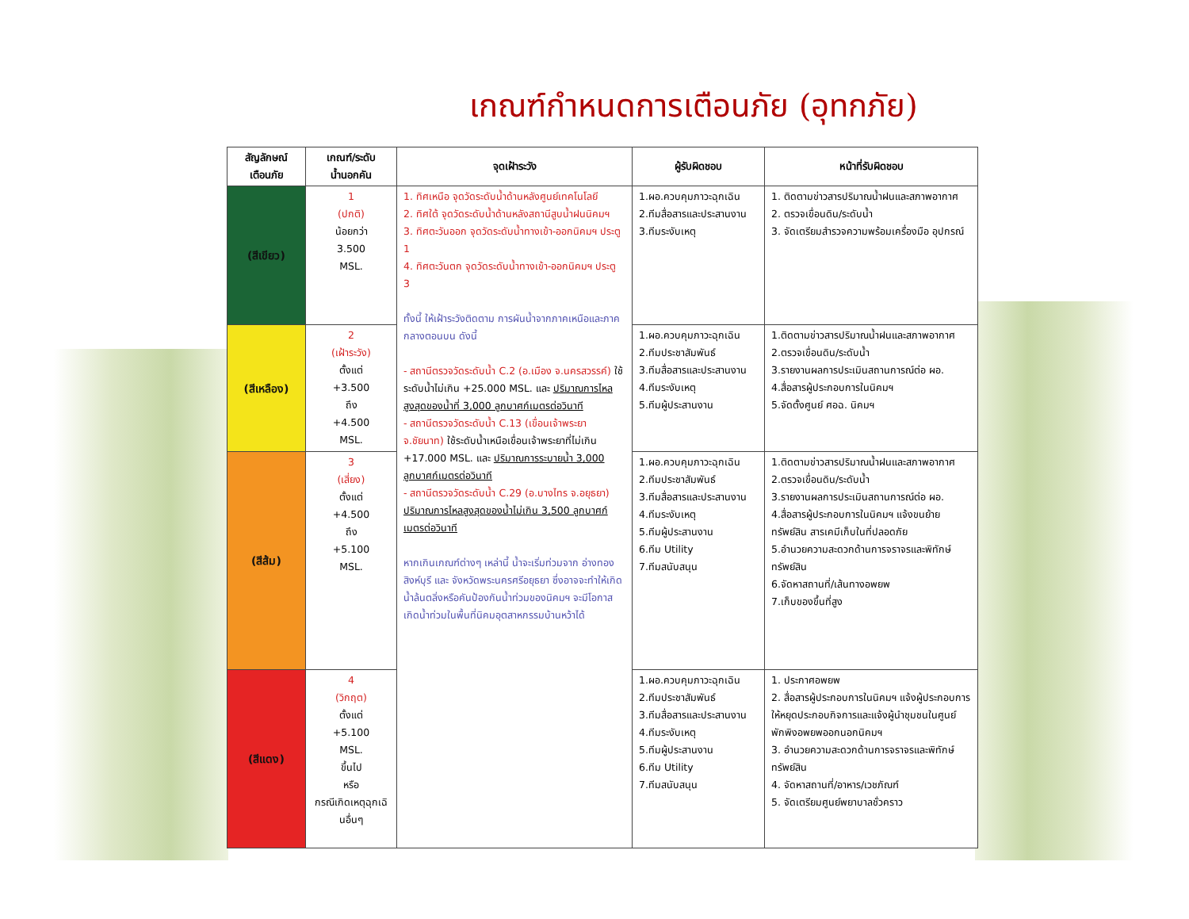เกณฑ์กำหนดการเตือนภัย (อุทกภัย)
| สัญลักษณ์ เตือนภัย | เกณฑ์/ระดับ น้ำนอกคัน | จุดเฝ้าระวัง | ผู้รับผิดชอบ | หน้าที่รับผิดชอบ |
| --- | --- | --- | --- | --- |
| (สีเขียว) | 1 (ปกติ) น้อยกว่า 3.500 MSL. | 1. ทิศเหนือ จุดวัดระดับน้ำด้านหลังศูนย์เทคโนโลยี 2. ทิศใต้ จุดวัดระดับน้ำด้านหลังสถานีสูบน้ำฝนนิคมฯ 3. ทิศตะวันออก จุดวัดระดับน้ำทางเข้า-ออกนิคมฯ ประตู 1 4. ทิศตะวันตก จุดวัดระดับน้ำทางเข้า-ออกนิคมฯ ประตู 3 ทั้งนี้ ให้เฝ้าระวังติดตาม การผันน้ำจากภาคเหนือและภาคกลางตอนบน ดังนี้ - สถานีตรวจวัดระดับน้ำ C.2 (อ.เมือง จ.นครสวรรค์) ใช้ระดับน้ำไม่เกิน +25.000 MSL. และ ปริมาณการไหลสูงสุดของน้ำที่ 3,000 ลูกบาศก์เมตรต่อวินาที - สถานีตรวจวัดระดับน้ำ C.13 (เขื่อนเจ้าพระยา จ.ชัยนาท) ใช้ระดับน้ำเหนือเขื่อนเจ้าพระยาที่ไม่เกิน +17.000 MSL. และ ปริมาณการระบายน้ำ 3,000 ลูกบาศก์เมตรต่อวินาที - สถานีตรวจวัดระดับน้ำ C.29 (อ.บางไทร จ.อยุธยา) ปริมาณการไหลสูงสุดของน้ำไม่เกิน 3,500 ลูกบาศก์เมตรต่อวินาที หากเกินเกณฑ์ต่างๆ เหล่านี้ น้ำจะเริ่มท่วมจาก อ่างทอง สิงห์บุรี และ จังหวัดพระนครศรีอยุธยา ซึ่งอาจจะทำให้เกิดน้ำล้นตลิ่งหรือคันป้องกันน้ำท่วมของนิคมฯ จะมีโอกาสเกิดน้ำท่วมในพื้นที่นิคมอุตสาหกรรมบ้านหว้าได้ | 1.ผอ.ควบคุมภาวะฉุกเฉิน 2.ทีมสื่อสารและประสานงาน 3.ทีมระงับเหตุ | 1. ติดตามข่าวสารปริมาณน้ำฝนและสภาพอากาศ 2. ตรวจเขื่อนดิน/ระดับน้ำ 3. จัดเตรียมสำรวจความพร้อมเครื่องมือ อุปกรณ์ |
| (สีเหลือง) | 2 (เฝ้าระวัง) ตั้งแต่ +3.500 ถึง +4.500 MSL. | | 1.ผอ.ควบคุมภาวะฉุกเฉิน 2.ทีมประชาสัมพันธ์ 3.ทีมสื่อสารและประสานงาน 4.ทีมระงับเหตุ 5.ทีมผู้ประสานงาน | 1.ติดตามข่าวสารปริมาณน้ำฝนและสภาพอากาศ 2.ตรวจเขื่อนดิน/ระดับน้ำ 3.รายงานผลการประเมินสถานการณ์ต่อ ผอ. 4.สื่อสารผู้ประกอบการในนิคมฯ 5.จัดตั้งศูนย์ ศอฉ. นิคมฯ |
| (สีส้ม) | 3 (เสี่ยง) ตั้งแต่ +4.500 ถึง +5.100 MSL. | | 1.ผอ.ควบคุมภาวะฉุกเฉิน 2.ทีมประชาสัมพันธ์ 3.ทีมสื่อสารและประสานงาน 4.ทีมระงับเหตุ 5.ทีมผู้ประสานงาน 6.ทีม Utility 7.ทีมสนับสนุน | 1.ติดตามข่าวสารปริมาณน้ำฝนและสภาพอากาศ 2.ตรวจเขื่อนดิน/ระดับน้ำ 3.รายงานผลการประเมินสถานการณ์ต่อ ผอ. 4.สื่อสารผู้ประกอบการในนิคมฯ แจ้งขนย้ายทรัพย์สิน สารเคมีเก็บในที่ปลอดภัย 5.อำนวยความสะดวกด้านการจราจรและพิทักษ์ทรัพย์สิน 6.จัดหาสถานที่/เส้นทางอพยพ 7.เก็บของขึ้นที่สูง |
| (สีแดง) | 4 (วิกฤต) ตั้งแต่ +5.100 MSL. ขึ้นไป หรือ กรณีเกิดเหตุฉุกเฉินอื่นๆ | | 1.ผอ.ควบคุมภาวะฉุกเฉิน 2.ทีมประชาสัมพันธ์ 3.ทีมสื่อสารและประสานงาน 4.ทีมระงับเหตุ 5.ทีมผู้ประสานงาน 6.ทีม Utility 7.ทีมสนับสนุน | 1. ประกาศอพยพ 2. สื่อสารผู้ประกอบการในนิคมฯ แจ้งผู้ประกอบการให้หยุดประกอบกิจการและแจ้งผู้นำชุมชนในศูนย์พักพิงอพยพออกนอกนิคมฯ 3. อำนวยความสะดวกด้านการจราจรและพิทักษ์ทรัพย์สิน 4. จัดหาสถานที่/อาหาร/เวชภัณฑ์ 5. จัดเตรียมศูนย์พยาบาลชั่วคราว |